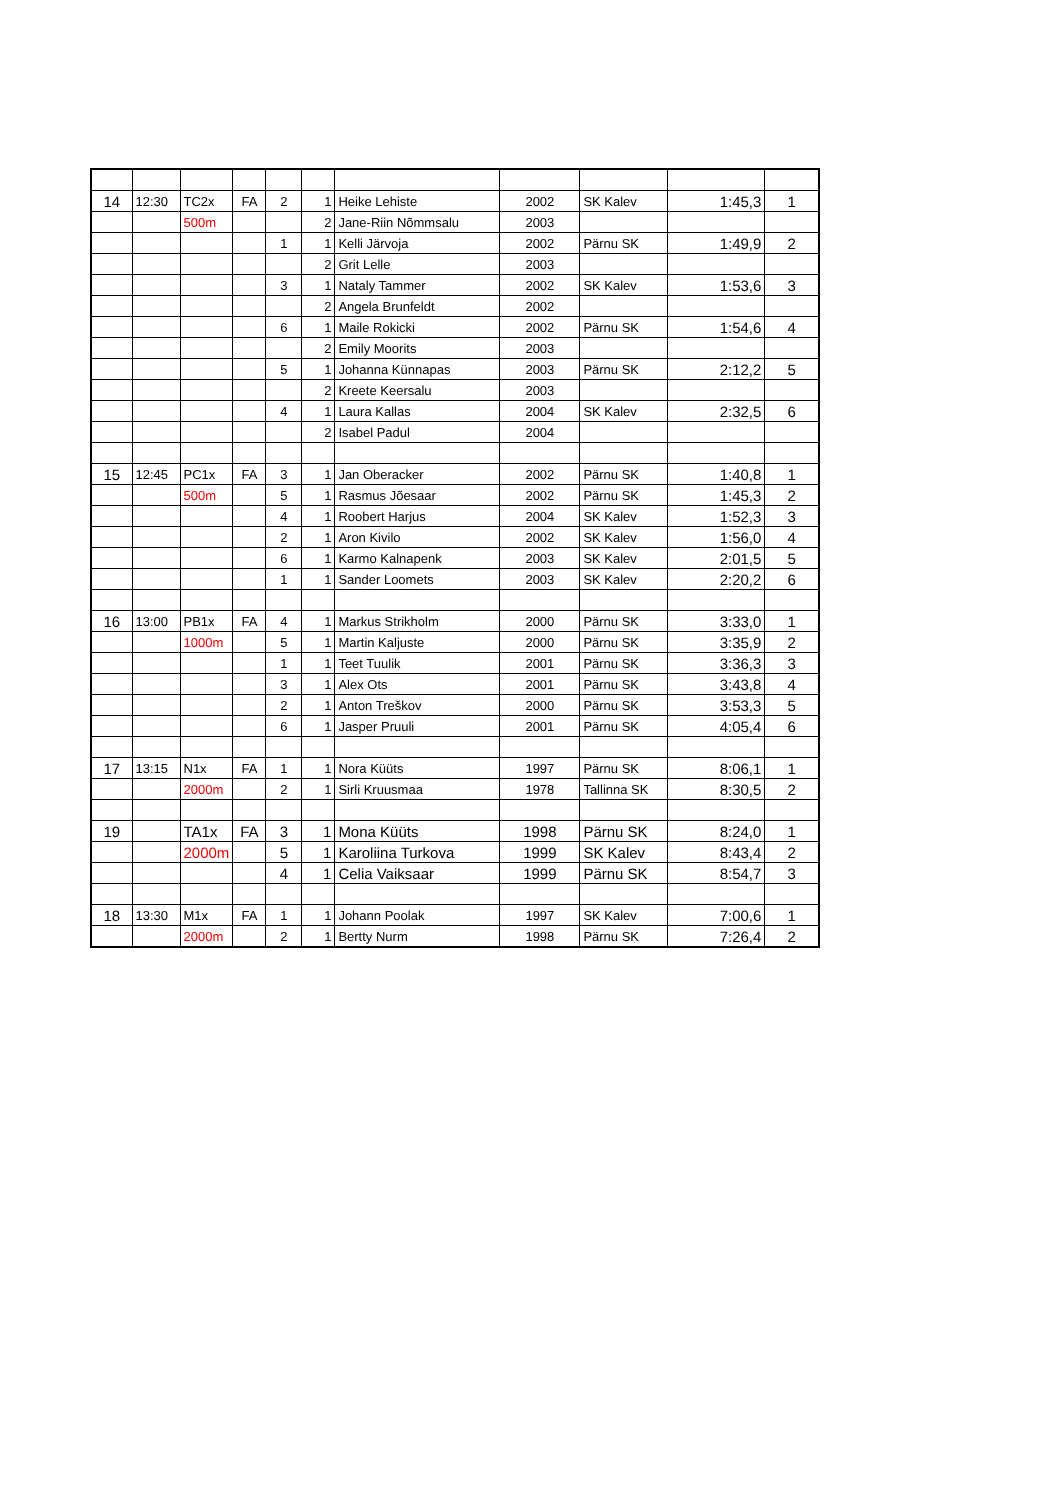| 14 | 12:30 | TC2x | FA | 2 | 1 | Heike Lehiste | 2002 | SK Kalev | 1:45,3 | 1 |
| | | 500m | | | 2 | Jane-Riin Nõmmsalu | 2003 | | | |
| | | | | 1 | 1 | Kelli Järvoja | 2002 | Pärnu SK | 1:49,9 | 2 |
| | | | | | 2 | Grit Lelle | 2003 | | | |
| | | | | 3 | 1 | Nataly Tammer | 2002 | SK Kalev | 1:53,6 | 3 |
| | | | | | 2 | Angela Brunfeldt | 2002 | | | |
| | | | | 6 | 1 | Maile Rokicki | 2002 | Pärnu SK | 1:54,6 | 4 |
| | | | | | 2 | Emily Moorits | 2003 | | | |
| | | | | 5 | 1 | Johanna Künnapas | 2003 | Pärnu SK | 2:12,2 | 5 |
| | | | | | 2 | Kreete Keersalu | 2003 | | | |
| | | | | 4 | 1 | Laura Kallas | 2004 | SK Kalev | 2:32,5 | 6 |
| | | | | | 2 | Isabel Padul | 2004 | | | |
| 15 | 12:45 | PC1x | FA | 3 | 1 | Jan Oberacker | 2002 | Pärnu SK | 1:40,8 | 1 |
| | | 500m | | 5 | 1 | Rasmus Jõesaar | 2002 | Pärnu SK | 1:45,3 | 2 |
| | | | | 4 | 1 | Roobert Harjus | 2004 | SK Kalev | 1:52,3 | 3 |
| | | | | 2 | 1 | Aron Kivilo | 2002 | SK Kalev | 1:56,0 | 4 |
| | | | | 6 | 1 | Karmo Kalnapenk | 2003 | SK Kalev | 2:01,5 | 5 |
| | | | | 1 | 1 | Sander Loomets | 2003 | SK Kalev | 2:20,2 | 6 |
| 16 | 13:00 | PB1x | FA | 4 | 1 | Markus Strikholm | 2000 | Pärnu SK | 3:33,0 | 1 |
| | | 1000m | | 5 | 1 | Martin Kaljuste | 2000 | Pärnu SK | 3:35,9 | 2 |
| | | | | 1 | 1 | Teet Tuulik | 2001 | Pärnu SK | 3:36,3 | 3 |
| | | | | 3 | 1 | Alex Ots | 2001 | Pärnu SK | 3:43,8 | 4 |
| | | | | 2 | 1 | Anton Treškov | 2000 | Pärnu SK | 3:53,3 | 5 |
| | | | | 6 | 1 | Jasper Pruuli | 2001 | Pärnu SK | 4:05,4 | 6 |
| 17 | 13:15 | N1x | FA | 1 | 1 | Nora Küüts | 1997 | Pärnu SK | 8:06,1 | 1 |
| | | 2000m | | 2 | 1 | Sirli Kruusmaa | 1978 | Tallinna SK | 8:30,5 | 2 |
| 19 | | TA1x | FA | 3 | 1 | Mona Küüts | 1998 | Pärnu SK | 8:24,0 | 1 |
| | | 2000m | | 5 | 1 | Karoliina Turkova | 1999 | SK Kalev | 8:43,4 | 2 |
| | | | | 4 | 1 | Celia Vaiksaar | 1999 | Pärnu SK | 8:54,7 | 3 |
| 18 | 13:30 | M1x | FA | 1 | 1 | Johann Poolak | 1997 | SK Kalev | 7:00,6 | 1 |
| | | 2000m | | 2 | 1 | Bertty Nurm | 1998 | Pärnu SK | 7:26,4 | 2 |